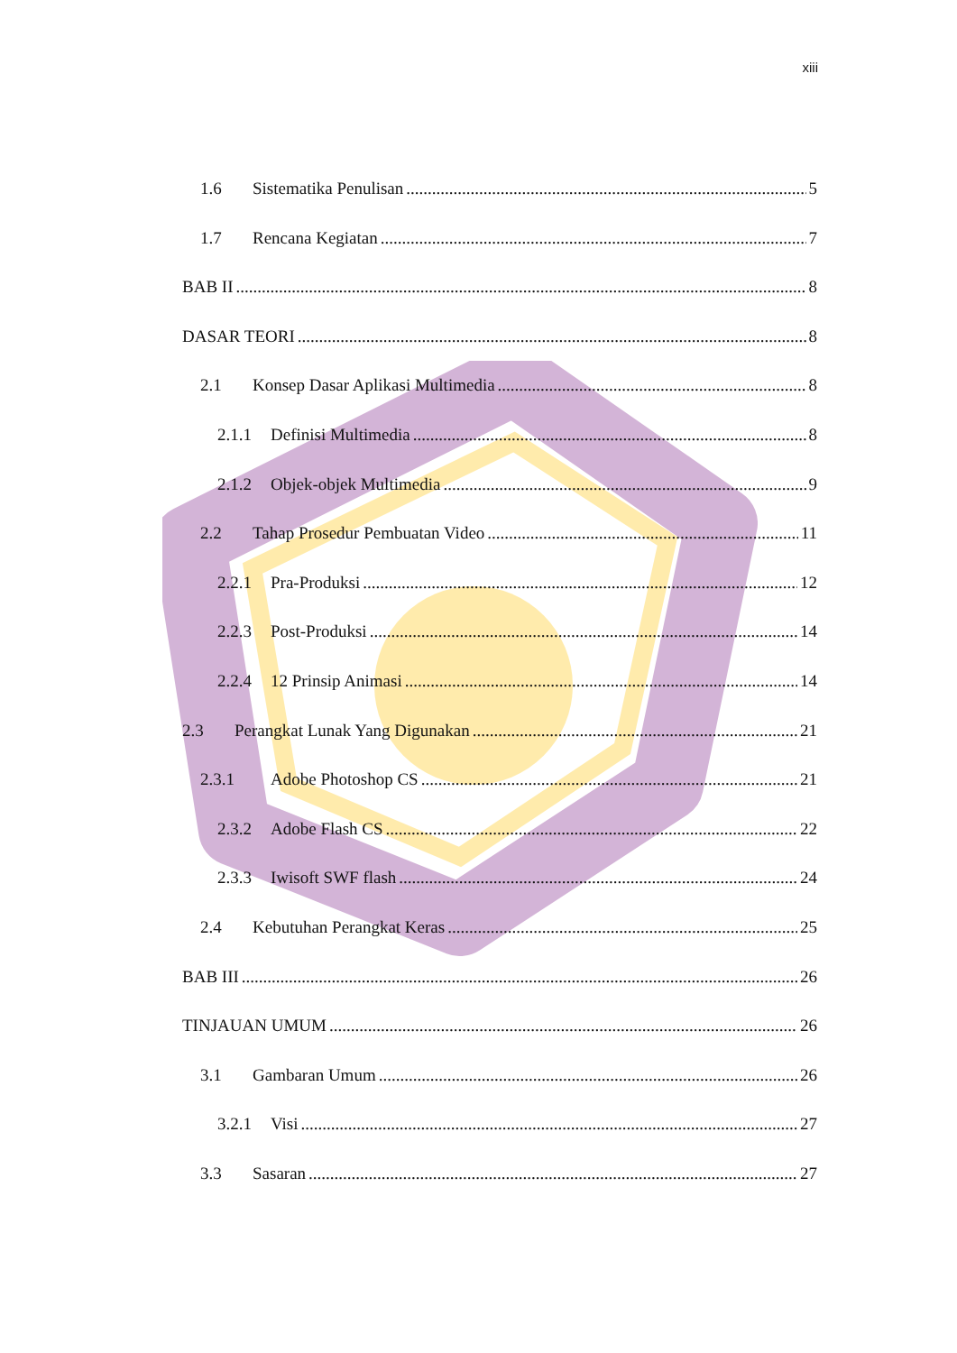xiii
1.6 Sistematika Penulisan 5
1.7 Rencana Kegiatan 7
BAB II 8
DASAR TEORI 8
2.1 Konsep Dasar Aplikasi Multimedia 8
2.1.1 Definisi Multimedia 8
2.1.2 Objek-objek Multimedia 9
2.2 Tahap Prosedur Pembuatan Video 11
2.2.1 Pra-Produksi 12
2.2.3 Post-Produksi 14
2.2.4 12 Prinsip Animasi 14
2.3 Perangkat Lunak Yang Digunakan 21
2.3.1 Adobe Photoshop CS 21
2.3.2 Adobe Flash CS 22
2.3.3 Iwisoft SWF flash 24
2.4 Kebutuhan Perangkat Keras 25
BAB III 26
TINJAUAN UMUM 26
3.1 Gambaran Umum 26
3.2.1 Visi 27
3.3 Sasaran 27